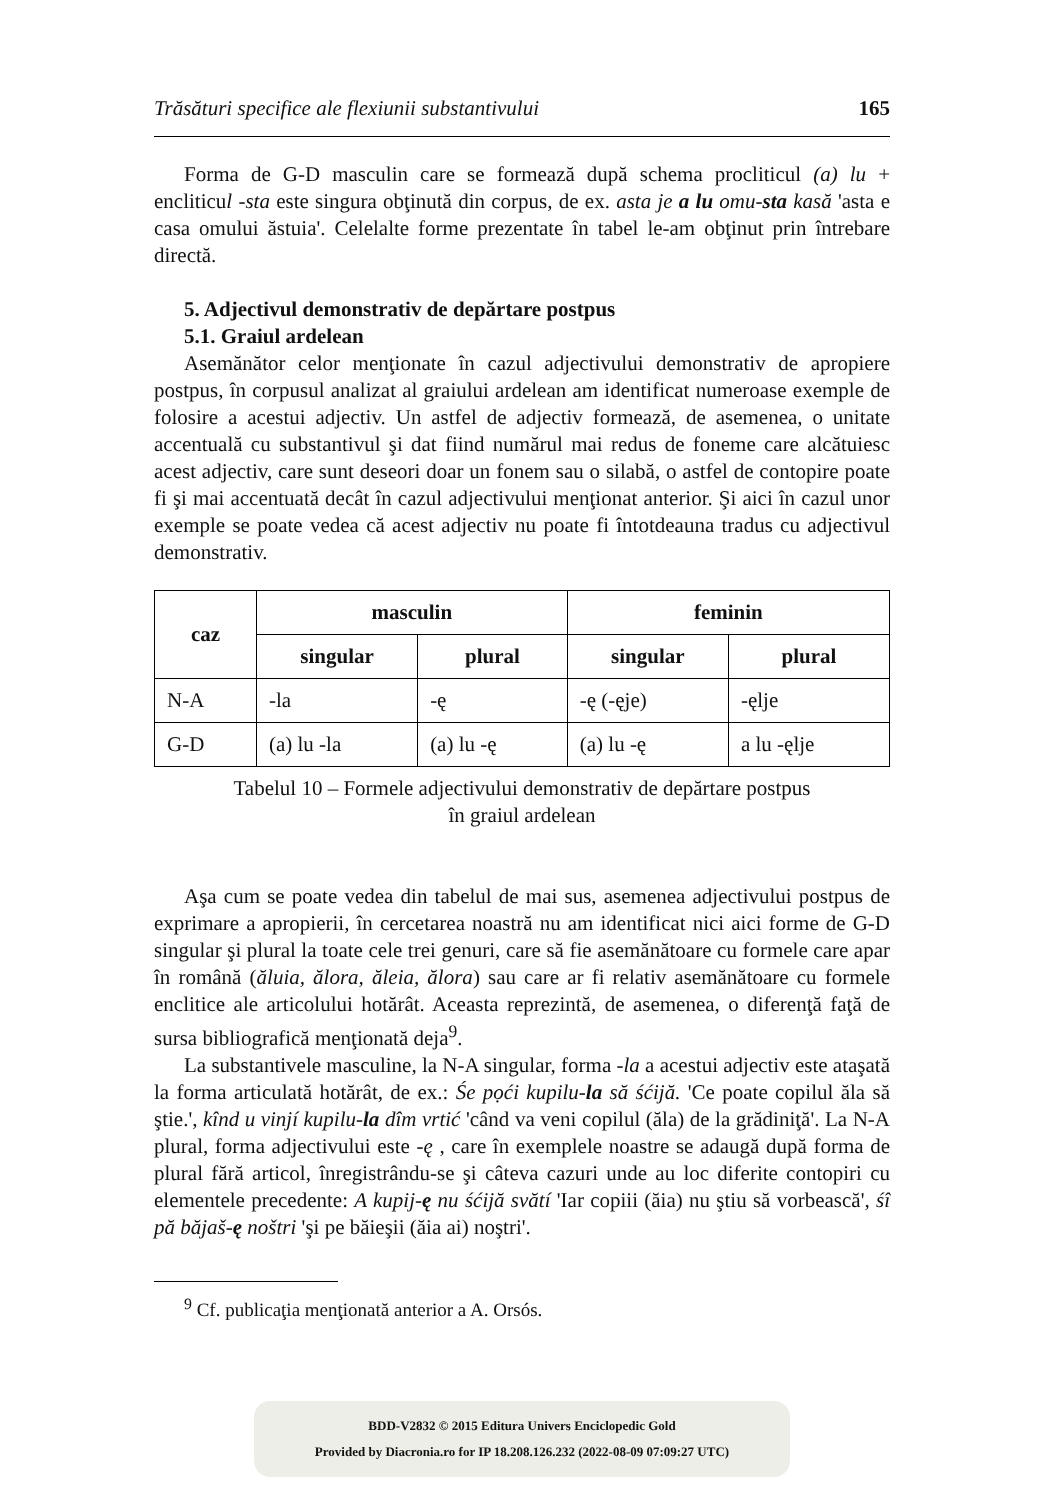Trăsături specifice ale flexiunii substantivului 165
Forma de G-D masculin care se formează după schema procliticul (a) lu + encliticul -sta este singura obţinută din corpus, de ex. asta je a lu omu-sta kasă 'asta e casa omului ăstuia'. Celelalte forme prezentate în tabel le-am obţinut prin întrebare directă.
5. Adjectivul demonstrativ de depărtare postpus
5.1. Graiul ardelean
Asemănător celor menţionate în cazul adjectivului demonstrativ de apropiere postpus, în corpusul analizat al graiului ardelean am identificat numeroase exemple de folosire a acestui adjectiv. Un astfel de adjectiv formează, de asemenea, o unitate accentuală cu substantivul şi dat fiind numărul mai redus de foneme care alcătuiesc acest adjectiv, care sunt deseori doar un fonem sau o silabă, o astfel de contopire poate fi şi mai accentuată decât în cazul adjectivului menţionat anterior. Şi aici în cazul unor exemple se poate vedea că acest adjectiv nu poate fi întotdeauna tradus cu adjectivul demonstrativ.
| caz | masculin | | feminin | |
| --- | --- | --- | --- | --- |
| | singular | plural | singular | plural |
| N-A | -la | -ę | -ę (-ęje) | -ęlje |
| G-D | (a) lu -la | (a) lu -ę | (a) lu -ę | a lu -ęlje |
Tabelul 10 – Formele adjectivului demonstrativ de depărtare postpus
în graiul ardelean
Aşa cum se poate vedea din tabelul de mai sus, asemenea adjectivului postpus de exprimare a apropierii, în cercetarea noastră nu am identificat nici aici forme de G-D singular şi plural la toate cele trei genuri, care să fie asemănătoare cu formele care apar în română (ăluia, ălora, ăleia, ălora) sau care ar fi relativ asemănătoare cu formele enclitice ale articolului hotărât. Aceasta reprezintă, de asemenea, o diferenţă faţă de sursa bibliografică menţionată deja<sup>9</sup>.
La substantivele masculine, la N-A singular, forma -la a acestui adjectiv este ataşată la forma articulată hotărât, de ex.: Śe pọći kupilu-la să śćijă. 'Ce poate copilul ăla să ştie.', kînd u vinjí kupilu-la dîm vrtić 'când va veni copilul (ăla) de la grădiniţă'. La N-A plural, forma adjectivului este -ę , care în exemplele noastre se adaugă după forma de plural fără articol, înregistrându-se şi câteva cazuri unde au loc diferite contopiri cu elementele precedente: A kupij-ę nu śćijă svătí 'Iar copiii (ăia) nu ştiu să vorbească', śî pă băjaš-ę noštri 'şi pe băieşii (ăia ai) noştri'.
<sup>9</sup> Cf. publicaţia menţionată anterior a A. Orsós.
BDD-V2832 © 2015 Editura Univers Enciclopedic Gold
Provided by Diacronia.ro for IP 18.208.126.232 (2022-08-09 07:09:27 UTC)